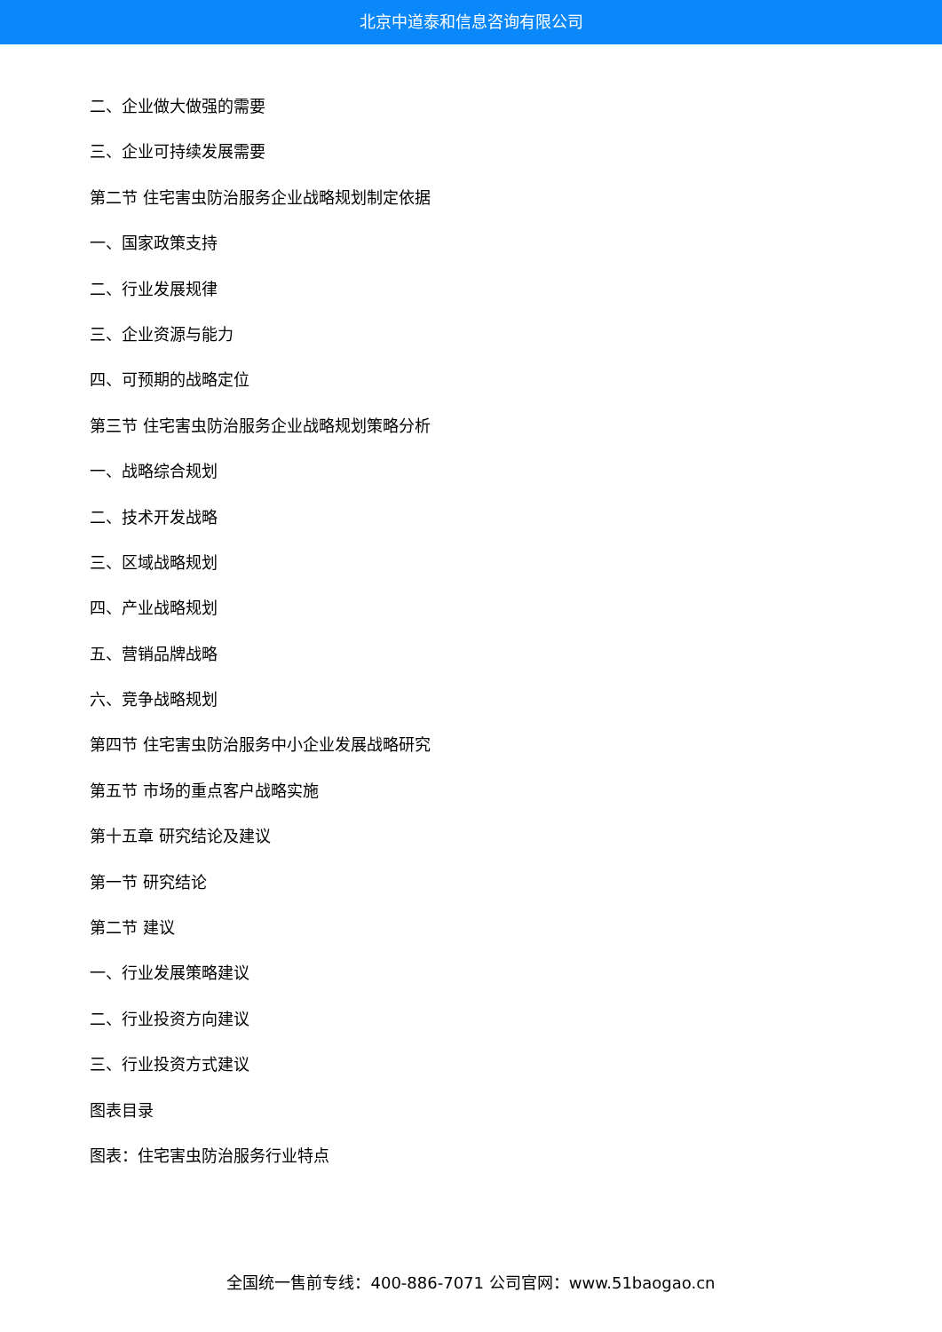北京中道泰和信息咨询有限公司
二、企业做大做强的需要
三、企业可持续发展需要
第二节 住宅害虫防治服务企业战略规划制定依据
一、国家政策支持
二、行业发展规律
三、企业资源与能力
四、可预期的战略定位
第三节 住宅害虫防治服务企业战略规划策略分析
一、战略综合规划
二、技术开发战略
三、区域战略规划
四、产业战略规划
五、营销品牌战略
六、竞争战略规划
第四节 住宅害虫防治服务中小企业发展战略研究
第五节 市场的重点客户战略实施
第十五章 研究结论及建议
第一节 研究结论
第二节 建议
一、行业发展策略建议
二、行业投资方向建议
三、行业投资方式建议
图表目录
图表：住宅害虫防治服务行业特点
全国统一售前专线：400-886-7071 公司官网：www.51baogao.cn